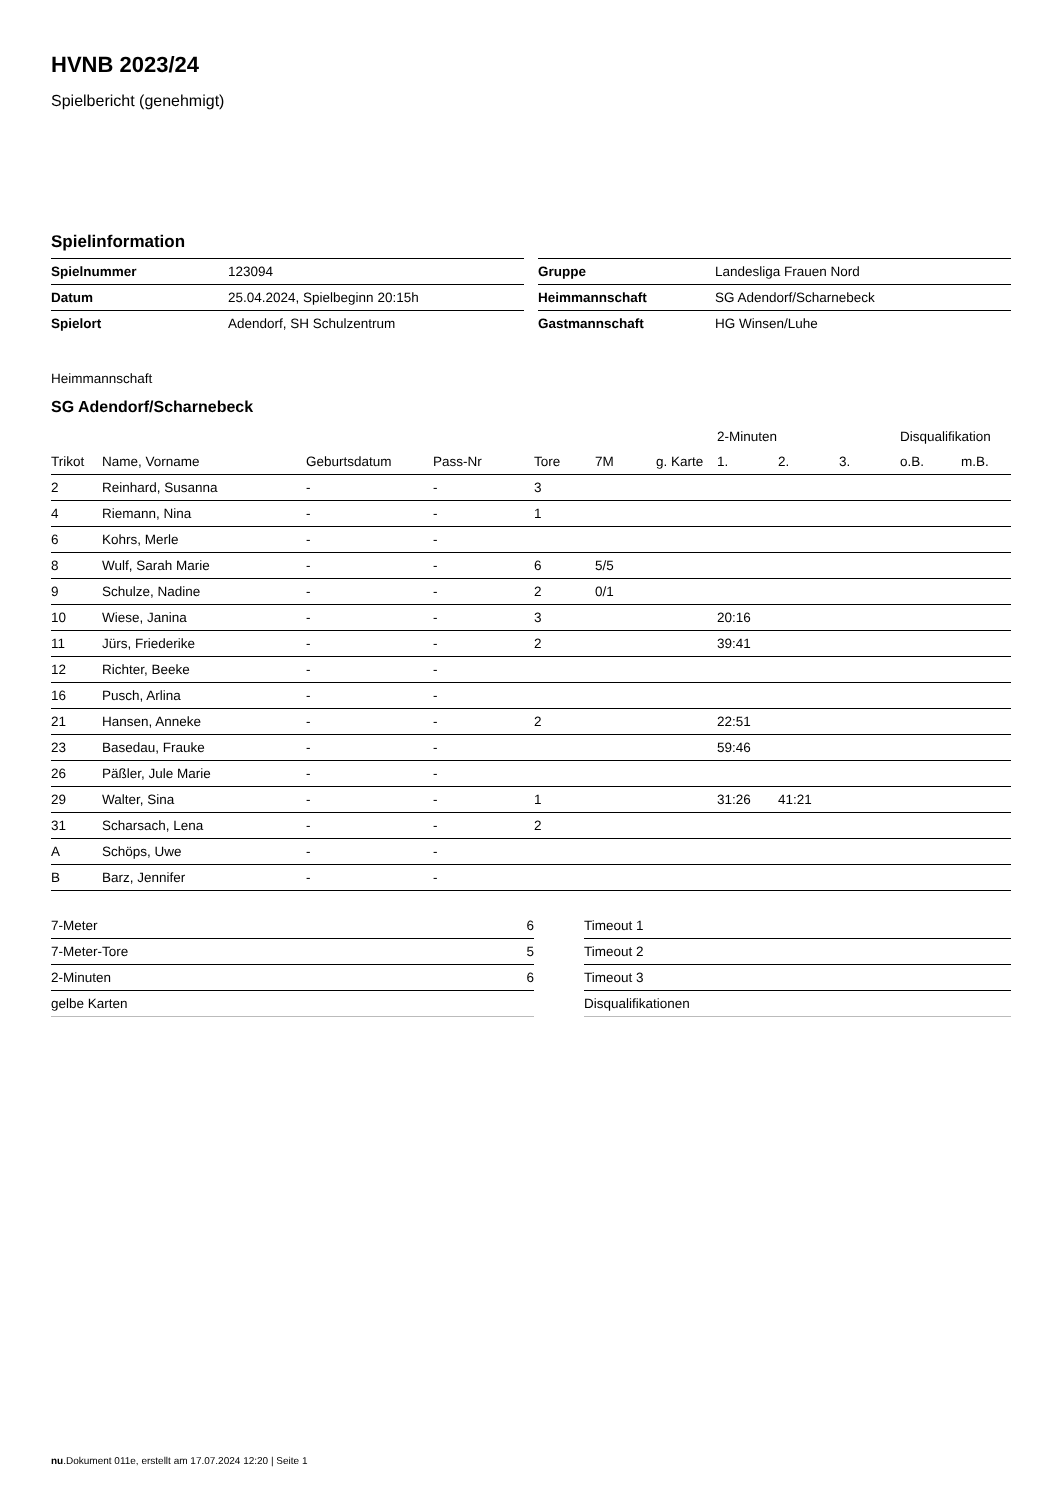HVNB 2023/24
Spielbericht (genehmigt)
Spielinformation
| Spielnummer | 123094 |
| Datum | 25.04.2024, Spielbeginn 20:15h |
| Spielort | Adendorf, SH Schulzentrum |
| Gruppe | Landesliga Frauen Nord |
| Heimmannschaft | SG Adendorf/Scharnebeck |
| Gastmannschaft | HG Winsen/Luhe |
Heimmannschaft
SG Adendorf/Scharnebeck
| | | | | | | | 2-Minuten | | | Disqualifikation | |
| --- | --- | --- | --- | --- | --- | --- | --- | --- | --- | --- | --- |
| Trikot | Name, Vorname | Geburtsdatum | Pass-Nr | Tore | 7M | g. Karte | 1. | 2. | 3. | o.B. | m.B. |
| 2 | Reinhard, Susanna | - | - | 3 | | | | | | | |
| 4 | Riemann, Nina | - | - | 1 | | | | | | | |
| 6 | Kohrs, Merle | - | - | | | | | | | | |
| 8 | Wulf, Sarah Marie | - | - | 6 | 5/5 | | | | | | |
| 9 | Schulze, Nadine | - | - | 2 | 0/1 | | | | | | |
| 10 | Wiese, Janina | - | - | 3 | | | 20:16 | | | | |
| 11 | Jürs, Friederike | - | - | 2 | | | 39:41 | | | | |
| 12 | Richter, Beeke | - | - | | | | | | | | |
| 16 | Pusch, Arlina | - | - | | | | | | | | |
| 21 | Hansen, Anneke | - | - | 2 | | | 22:51 | | | | |
| 23 | Basedau, Frauke | - | - | | | | 59:46 | | | | |
| 26 | Päßler, Jule Marie | - | - | | | | | | | | |
| 29 | Walter, Sina | - | - | 1 | | | 31:26 | 41:21 | | | |
| 31 | Scharsach, Lena | - | - | 2 | | | | | | | |
| A | Schöps, Uwe | - | - | | | | | | | | |
| B | Barz, Jennifer | - | - | | | | | | | | |
| 7-Meter | 6 |
| 7-Meter-Tore | 5 |
| 2-Minuten | 6 |
| gelbe Karten | |
| Timeout 1 |
| Timeout 2 |
| Timeout 3 |
| Disqualifikationen |
nu.Dokument 011e, erstellt am 17.07.2024 12:20 | Seite 1